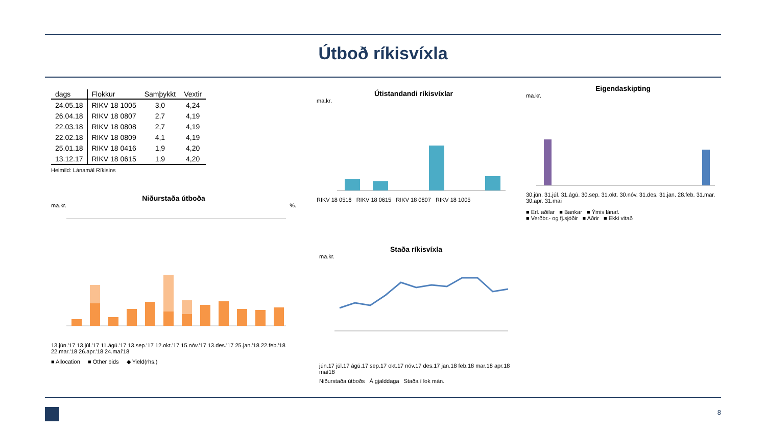Útboð ríkisvíxla
| dags | Flokkur | Samþykkt | Vextir |
| --- | --- | --- | --- |
| 24.05.18 | RIKV 18 1005 | 3,0 | 4,24 |
| 26.04.18 | RIKV 18 0807 | 2,7 | 4,19 |
| 22.03.18 | RIKV 18 0808 | 2,7 | 4,19 |
| 22.02.18 | RIKV 18 0809 | 4,1 | 4,19 |
| 25.01.18 | RIKV 18 0416 | 1,9 | 4,20 |
| 13.12.17 | RIKV 18 0615 | 1,9 | 4,20 |
Heimild: Lánamál Ríkisins
Niðurstaða útboða
ma.kr. %.
13.jún.'17 13.júl.'17 11.ágú.'17 13.sep.'17 12.okt.'17 15.nóv.'17 13.des.'17 25.jan.'18 22.feb.'18 22.mar.'18 26.apr.'18 24.maí'18
■ Allocation ■ Other bids ◆ Yield(rhs.)
Útistandandi ríkisvíxlar
ma.kr.
RIKV 18 0516 RIKV 18 0615 RIKV 18 0807 RIKV 18 1005
Eigendaskipting
ma.kr.
30.jún. 31.júl. 31.ágú. 30.sep. 31.okt. 30.nóv. 31.des. 31.jan. 28.feb. 31.mar. 30.apr. 31.maí
■ Erl. aðilar ■ Bankar ■ Ýmis lánaf.
■ Verðbr.- og fj.sjóðir ■ Aðrir ■ Ekki vitað
Staða ríkisvíxla
ma.kr.
jún.17 júl.17 ágú.17 sep.17 okt.17 nóv.17 des.17 jan.18 feb.18 mar.18 apr.18 maí18
Niðurstaða útboðs Á gjalddaga Staða í lok mán.
8